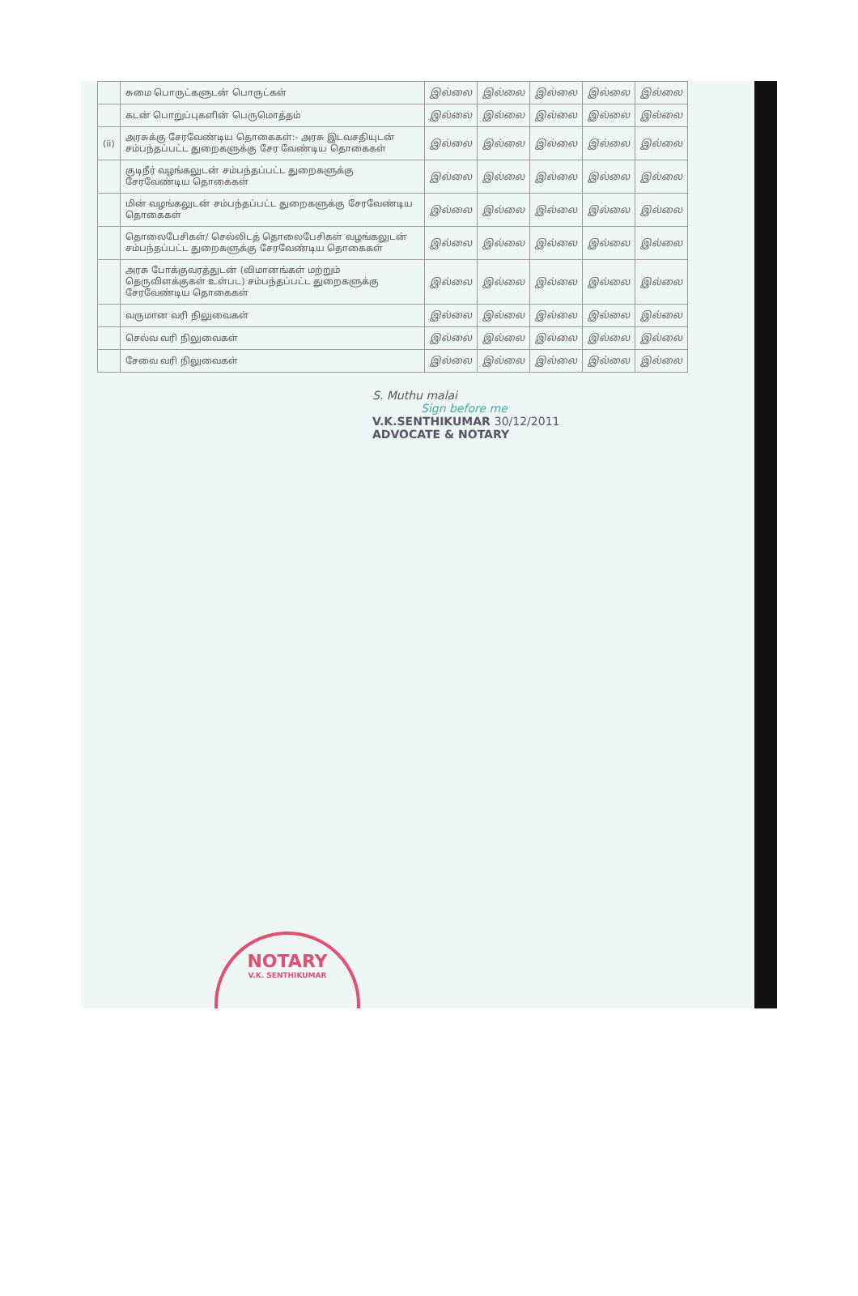| | சுமை பொருட்களுடன் பொருட்கள் | இல்லை | இல்லை | இல்லை | இல்லை | இல்லை |
| | கடன் பொறுப்புகளின் பெருமொத்தம் | இல்லை | இல்லை | இல்லை | இல்லை | இல்லை |
| (ii) | அரசுக்கு சேரவேண்டிய தொகைகள்:- அரசு இடவசதியுடன் சம்பந்தப்பட்ட துறைகளுக்கு சேர வேண்டிய தொகைகள் | இல்லை | இல்லை | இல்லை | இல்லை | இல்லை |
| | குடிநீர் வழங்கலுடன் சம்பந்தப்பட்ட துறைகளுக்கு சேரவேண்டிய தொகைகள் | இல்லை | இல்லை | இல்லை | இல்லை | இல்லை |
| | மின் வழங்கலுடன் சம்பந்தப்பட்ட துறைகளுக்கு சேரவேண்டிய தொகைகள் | இல்லை | இல்லை | இல்லை | இல்லை | இல்லை |
| | தொலைபேசிகள்/ செல்லிடத் தொலைபேசிகள் வழங்கலுடன் சம்பந்தப்பட்ட துறைகளுக்கு சேரவேண்டிய தொகைகள் | இல்லை | இல்லை | இல்லை | இல்லை | இல்லை |
| | அரசு போக்குவரத்துடன் (விமானங்கள் மற்றும் தெருவிளக்குகள் உள்பட) சம்பந்தப்பட்ட துறைகளுக்கு சேரவேண்டிய தொகைகள் | இல்லை | இல்லை | இல்லை | இல்லை | இல்லை |
| | வருமான வரி நிலுவைகள் | இல்லை | இல்லை | இல்லை | இல்லை | இல்லை |
| | செல்வ வரி நிலுவைகள் | இல்லை | இல்லை | இல்லை | இல்லை | இல்லை |
| | சேவை வரி நிலுவைகள் | இல்லை | இல்லை | இல்லை | இல்லை | இல்லை |
S. Muthu malai
Sign before me
V.K.SENTHIKUMAR 30/12/2011
ADVOCATE & NOTARY
NOTARY
V.K. SENTHIKUMAR